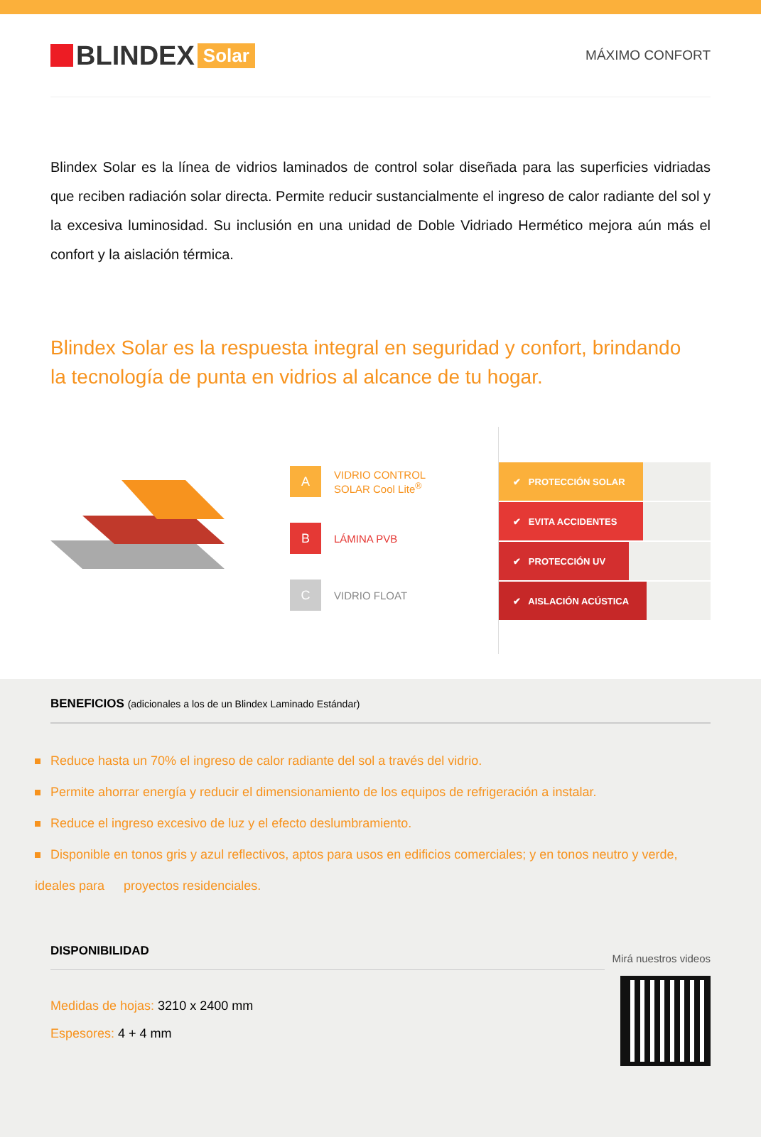BLINDEX Solar
MÁXIMO CONFORT
Blindex Solar es la línea de vidrios laminados de control solar diseñada para las superficies vidriadas que reciben radiación solar directa. Permite reducir sustancialmente el ingreso de calor radiante del sol y la excesiva luminosidad. Su inclusión en una unidad de Doble Vidriado Hermético mejora aún más el confort y la aislación térmica.
Blindex Solar es la respuesta integral en seguridad y confort, brindando
la tecnología de punta en vidrios al alcance de tu hogar.
A
VIDRIO CONTROL
SOLAR Cool Lite<sup>®</sup>
B
LÁMINA PVB
C
VIDRIO FLOAT
✔ PROTECCIÓN SOLAR
✔ EVITA ACCIDENTES
✔ PROTECCIÓN UV
✔ AISLACIÓN ACÚSTICA
BENEFICIOS (adicionales a los de un Blindex Laminado Estándar)
Reduce hasta un 70% el ingreso de calor radiante del sol a través del vidrio.
Permite ahorrar energía y reducir el dimensionamiento de los equipos de refrigeración a instalar.
Reduce el ingreso excesivo de luz y el efecto deslumbramiento.
Disponible en tonos gris y azul reflectivos, aptos para usos en edificios comerciales; y en tonos neutro y verde, ideales para proyectos residenciales.
DISPONIBILIDAD
Medidas de hojas: 3210 x 2400 mm
Espesores: 4 + 4 mm
Mirá nuestros videos